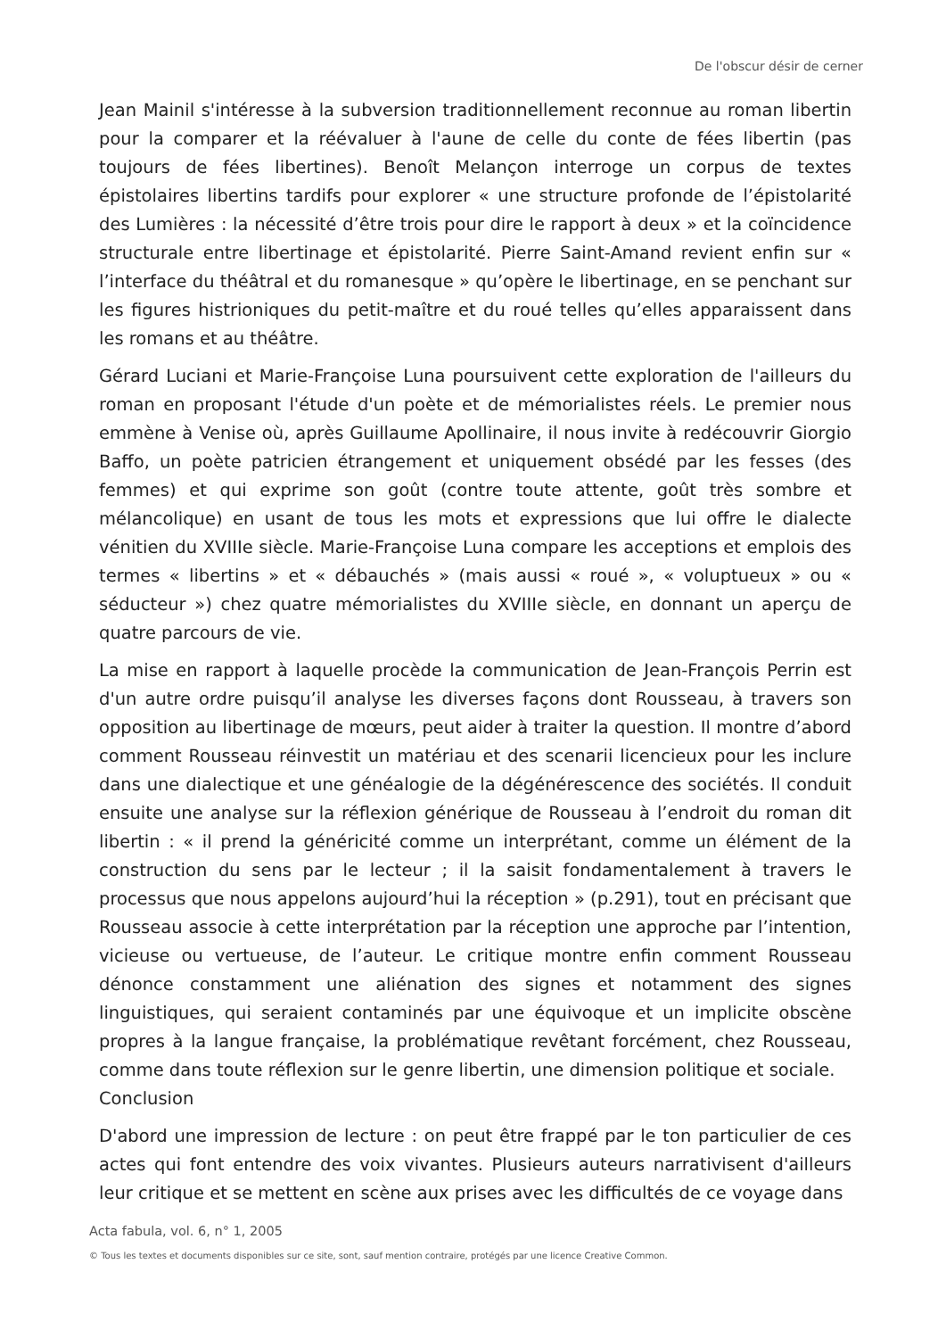De l'obscur désir de cerner
Jean Mainil s'intéresse à la subversion traditionnellement reconnue au roman libertin pour la comparer et la réévaluer à l'aune de celle du conte de fées libertin (pas toujours de fées libertines). Benoît Melançon interroge un corpus de textes épistolaires libertins tardifs pour explorer « une structure profonde de l’épistolarité des Lumières : la nécessité d’être trois pour dire le rapport à deux » et la coïncidence structurale entre libertinage et épistolarité. Pierre Saint-Amand revient enfin sur « l’interface du théâtral et du romanesque » qu’opère le libertinage, en se penchant sur les figures histrioniques du petit-maître et du roué telles qu’elles apparaissent dans les romans et au théâtre.
Gérard Luciani et Marie-Françoise Luna poursuivent cette exploration de l'ailleurs du roman en proposant l'étude d'un poète et de mémorialistes réels. Le premier nous emmène à Venise où, après Guillaume Apollinaire, il nous invite à redécouvrir Giorgio Baffo, un poète patricien étrangement et uniquement obsédé par les fesses (des femmes) et qui exprime son goût (contre toute attente, goût très sombre et mélancolique) en usant de tous les mots et expressions que lui offre le dialecte vénitien du XVIIIe siècle. Marie-Françoise Luna compare les acceptions et emplois des termes « libertins » et « débauchés » (mais aussi « roué », « voluptueux » ou « séducteur ») chez quatre mémorialistes du XVIIIe siècle, en donnant un aperçu de quatre parcours de vie.
La mise en rapport à laquelle procède la communication de Jean-François Perrin est d'un autre ordre puisqu’il analyse les diverses façons dont Rousseau, à travers son opposition au libertinage de mœurs, peut aider à traiter la question. Il montre d’abord comment Rousseau réinvestit un matériau et des scenarii licencieux pour les inclure dans une dialectique et une généalogie de la dégénérescence des sociétés. Il conduit ensuite une analyse sur la réflexion générique de Rousseau à l’endroit du roman dit libertin : « il prend la généricité comme un interprétant, comme un élément de la construction du sens par le lecteur ; il la saisit fondamentalement à travers le processus que nous appelons aujourd’hui la réception » (p.291), tout en précisant que Rousseau associe à cette interprétation par la réception une approche par l’intention, vicieuse ou vertueuse, de l’auteur. Le critique montre enfin comment Rousseau dénonce constamment une aliénation des signes et notamment des signes linguistiques, qui seraient contaminés par une équivoque et un implicite obscène propres à la langue française, la problématique revêtant forcément, chez Rousseau, comme dans toute réflexion sur le genre libertin, une dimension politique et sociale.
Conclusion
D'abord une impression de lecture : on peut être frappé par le ton particulier de ces actes qui font entendre des voix vivantes. Plusieurs auteurs narrativisent d'ailleurs leur critique et se mettent en scène aux prises avec les difficultés de ce voyage dans
Acta fabula, vol. 6, n° 1, 2005
© Tous les textes et documents disponibles sur ce site, sont, sauf mention contraire, protégés par une licence Creative Common.